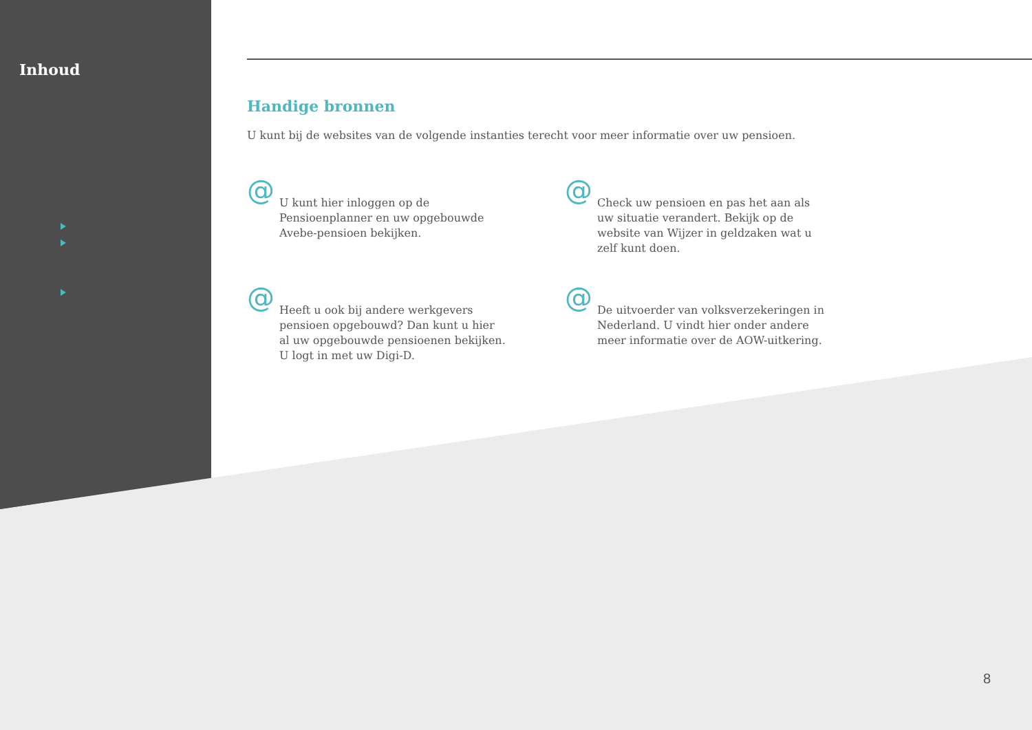Inhoud
Handige bronnen
U kunt bij de websites van de volgende instanties terecht voor meer informatie over uw pensioen.
@
U kunt hier inloggen op de Pensioenplanner en uw opgebouwde Avebe-pensioen bekijken.
@
Check uw pensioen en pas het aan als uw situatie verandert. Bekijk op de website van Wijzer in geldzaken wat u zelf kunt doen.
@
Heeft u ook bij andere werkgevers pensioen opgebouwd? Dan kunt u hier al uw opgebouwde pensioenen bekijken. U logt in met uw Digi-D.
@
De uitvoerder van volksverzekeringen in Nederland. U vindt hier onder andere meer informatie over de AOW-uitkering.
8